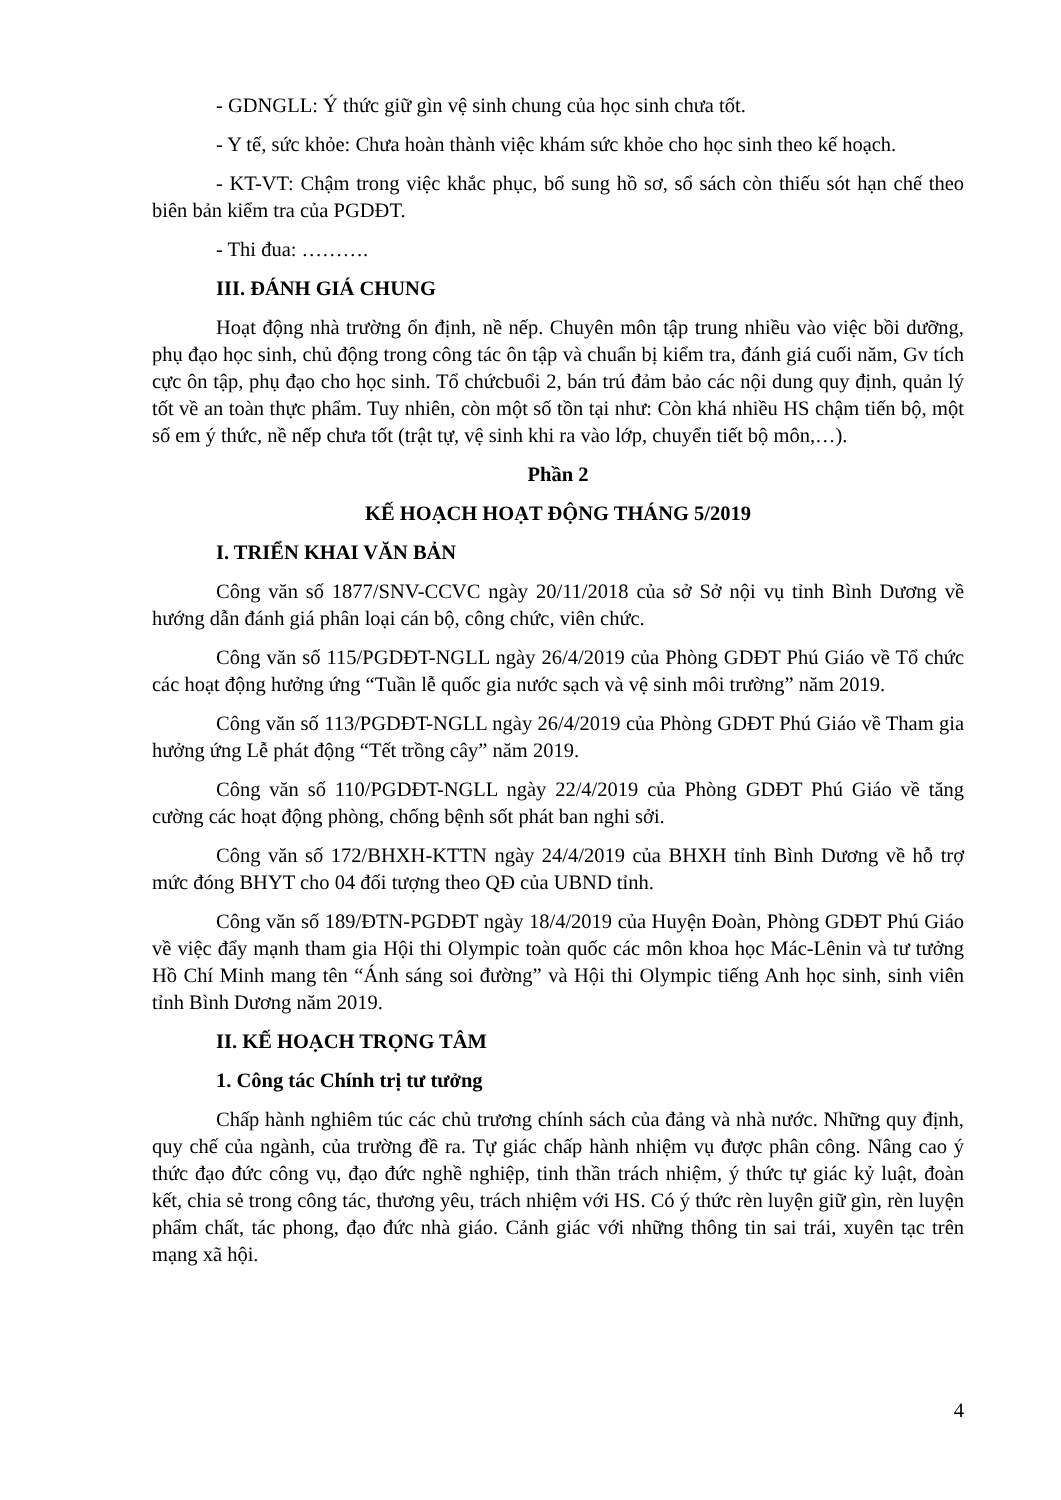- GDNGLL: Ý thức giữ gìn vệ sinh chung của học sinh chưa tốt.
- Y tế, sức khỏe: Chưa hoàn thành việc khám sức khỏe cho học sinh theo kế hoạch.
- KT-VT: Chậm trong việc khắc phục, bổ sung hồ sơ, sổ sách còn thiếu sót hạn chế theo biên bản kiểm tra của PGDĐT.
- Thi đua: ……….
III. ĐÁNH GIÁ CHUNG
Hoạt động nhà trường ổn định, nề nếp. Chuyên môn tập trung nhiều vào việc bồi dưỡng, phụ đạo học sinh, chủ động trong công tác ôn tập và chuẩn bị kiểm tra, đánh giá cuối năm, Gv tích cực ôn tập, phụ đạo cho học sinh. Tổ chứcbuổi 2, bán trú đảm bảo các nội dung quy định, quản lý tốt về an toàn thực phẩm. Tuy nhiên, còn một số tồn tại như: Còn khá nhiều HS chậm tiến bộ, một số em ý thức, nề nếp chưa tốt (trật tự, vệ sinh khi ra vào lớp, chuyển tiết bộ môn,…).
Phần 2
KẾ HOẠCH HOẠT ĐỘNG THÁNG 5/2019
I. TRIỂN KHAI VĂN BẢN
Công văn số 1877/SNV-CCVC ngày 20/11/2018 của sở Sở nội vụ tỉnh Bình Dương về hướng dẫn đánh giá phân loại cán bộ, công chức, viên chức.
Công văn số 115/PGDĐT-NGLL ngày 26/4/2019 của Phòng GDĐT Phú Giáo về Tổ chức các hoạt động hưởng ứng “Tuần lễ quốc gia nước sạch và vệ sinh môi trường” năm 2019.
Công văn số 113/PGDĐT-NGLL ngày 26/4/2019 của Phòng GDĐT Phú Giáo về Tham gia hưởng ứng Lễ phát động “Tết trồng cây” năm 2019.
Công văn số 110/PGDĐT-NGLL ngày 22/4/2019 của Phòng GDĐT Phú Giáo về tăng cường các hoạt động phòng, chống bệnh sốt phát ban nghi sởi.
Công văn số 172/BHXH-KTTN ngày 24/4/2019 của BHXH tỉnh Bình Dương về hỗ trợ mức đóng BHYT cho 04 đối tượng theo QĐ của UBND tỉnh.
Công văn số 189/ĐTN-PGDĐT ngày 18/4/2019 của Huyện Đoàn, Phòng GDĐT Phú Giáo về việc đẩy mạnh tham gia Hội thi Olympic toàn quốc các môn khoa học Mác-Lênin và tư tưởng Hồ Chí Minh mang tên “Ánh sáng soi đường” và Hội thi Olympic tiếng Anh học sinh, sinh viên tỉnh Bình Dương năm 2019.
II. KẾ HOẠCH TRỌNG TÂM
1. Công tác Chính trị tư tưởng
Chấp hành nghiêm túc các chủ trương chính sách của đảng và nhà nước. Những quy định, quy chế của ngành, của trường đề ra. Tự giác chấp hành nhiệm vụ được phân công. Nâng cao ý thức đạo đức công vụ, đạo đức nghề nghiệp, tinh thần trách nhiệm, ý thức tự giác kỷ luật, đoàn kết, chia sẻ trong công tác, thương yêu, trách nhiệm với HS. Có ý thức rèn luyện giữ gìn, rèn luyện phẩm chất, tác phong, đạo đức nhà giáo. Cảnh giác với những thông tin sai trái, xuyên tạc trên mạng xã hội.
4